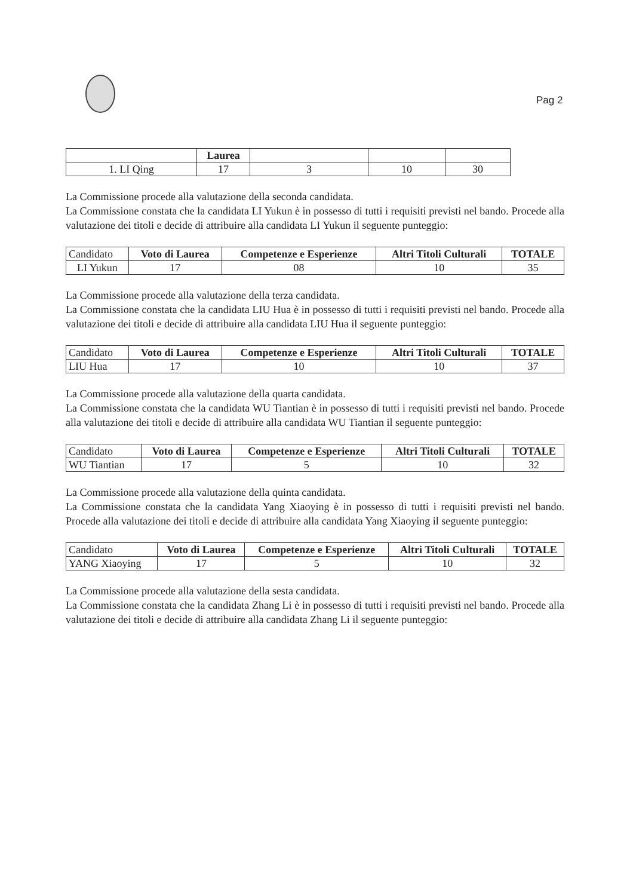Pag 2
| | Laurea | | | |
| --- | --- | --- | --- | --- |
| 1. LI Qing | 17 | 3 | 10 | 30 |
La Commissione procede alla valutazione della seconda candidata.
La Commissione constata che la candidata LI Yukun è in possesso di tutti i requisiti previsti nel bando. Procede alla valutazione dei titoli e decide di attribuire alla candidata LI Yukun il seguente punteggio:
| Candidato | Voto di Laurea | Competenze e Esperienze | Altri Titoli Culturali | TOTALE |
| --- | --- | --- | --- | --- |
| LI Yukun | 17 | 08 | 10 | 35 |
La Commissione procede alla valutazione della terza candidata.
La Commissione constata che la candidata LIU Hua è in possesso di tutti i requisiti previsti nel bando. Procede alla valutazione dei titoli e decide di attribuire alla candidata LIU Hua il seguente punteggio:
| Candidato | Voto di Laurea | Competenze e Esperienze | Altri Titoli Culturali | TOTALE |
| --- | --- | --- | --- | --- |
| LIU Hua | 17 | 10 | 10 | 37 |
La Commissione procede alla valutazione della quarta candidata.
La Commissione constata che la candidata WU Tiantian è in possesso di tutti i requisiti previsti nel bando. Procede alla valutazione dei titoli e decide di attribuire alla candidata WU Tiantian il seguente punteggio:
| Candidato | Voto di Laurea | Competenze e Esperienze | Altri Titoli Culturali | TOTALE |
| --- | --- | --- | --- | --- |
| WU Tiantian | 17 | 5 | 10 | 32 |
La Commissione procede alla valutazione della quinta candidata.
La Commissione constata che la candidata Yang Xiaoying è in possesso di tutti i requisiti previsti nel bando. Procede alla valutazione dei titoli e decide di attribuire alla candidata Yang Xiaoying il seguente punteggio:
| Candidato | Voto di Laurea | Competenze e Esperienze | Altri Titoli Culturali | TOTALE |
| --- | --- | --- | --- | --- |
| YANG Xiaoying | 17 | 5 | 10 | 32 |
La Commissione procede alla valutazione della sesta candidata.
La Commissione constata che la candidata Zhang Li è in possesso di tutti i requisiti previsti nel bando. Procede alla valutazione dei titoli e decide di attribuire alla candidata Zhang Li il seguente punteggio: